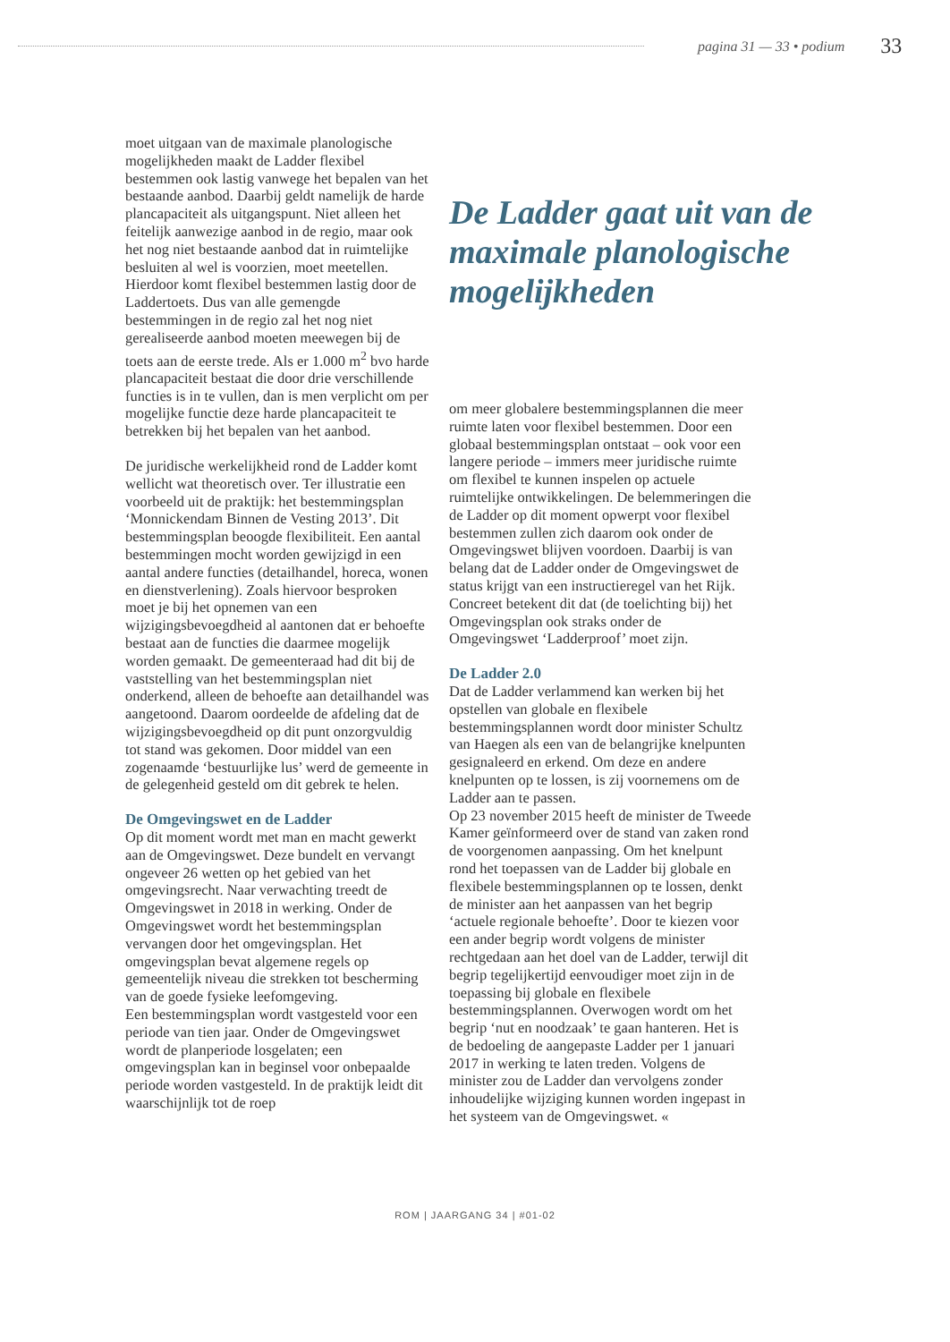pagina 31 — 33 • podium 33
moet uitgaan van de maximale planologische mogelijkheden maakt de Ladder flexibel bestemmen ook lastig vanwege het bepalen van het bestaande aanbod. Daarbij geldt namelijk de harde plancapaciteit als uitgangspunt. Niet alleen het feitelijk aanwezige aanbod in de regio, maar ook het nog niet bestaande aanbod dat in ruimtelijke besluiten al wel is voorzien, moet meetellen. Hierdoor komt flexibel bestemmen lastig door de Laddertoets. Dus van alle gemengde bestemmingen in de regio zal het nog niet gerealiseerde aanbod moeten meewegen bij de toets aan de eerste trede. Als er 1.000 m<sup>2</sup> bvo harde plancapaciteit bestaat die door drie verschillende functies is in te vullen, dan is men verplicht om per mogelijke functie deze harde plancapaciteit te betrekken bij het bepalen van het aanbod.
De juridische werkelijkheid rond de Ladder komt wellicht wat theoretisch over. Ter illustratie een voorbeeld uit de praktijk: het bestemmingsplan ‘Monnickendam Binnen de Vesting 2013’. Dit bestemmingsplan beoogde flexibiliteit. Een aantal bestemmingen mocht worden gewijzigd in een aantal andere functies (detailhandel, horeca, wonen en dienstverlening). Zoals hiervoor besproken moet je bij het opnemen van een wijzigingsbevoegdheid al aantonen dat er behoefte bestaat aan de functies die daarmee mogelijk worden gemaakt. De gemeenteraad had dit bij de vaststelling van het bestemmingsplan niet onderkend, alleen de behoefte aan detailhandel was aangetoond. Daarom oordeelde de afdeling dat de wijzigingsbevoegdheid op dit punt onzorgvuldig tot stand was gekomen. Door middel van een zogenaamde ‘bestuurlijke lus’ werd de gemeente in de gelegenheid gesteld om dit gebrek te helen.
De Omgevingswet en de Ladder
Op dit moment wordt met man en macht gewerkt aan de Omgevingswet. Deze bundelt en vervangt ongeveer 26 wetten op het gebied van het omgevingsrecht. Naar verwachting treedt de Omgevingswet in 2018 in werking. Onder de Omgevingswet wordt het bestemmingsplan vervangen door het omgevingsplan. Het omgevingsplan bevat algemene regels op gemeentelijk niveau die strekken tot bescherming van de goede fysieke leefomgeving.
Een bestemmingsplan wordt vastgesteld voor een periode van tien jaar. Onder de Omgevingswet wordt de planperiode losgelaten; een omgevingsplan kan in beginsel voor onbepaalde periode worden vastgesteld. In de praktijk leidt dit waarschijnlijk tot de roep
De Ladder gaat uit van de maximale planologische mogelijkheden
om meer globalere bestemmingsplannen die meer ruimte laten voor flexibel bestemmen. Door een globaal bestemmingsplan ontstaat – ook voor een langere periode – immers meer juridische ruimte om flexibel te kunnen inspelen op actuele ruimtelijke ontwikkelingen. De belemmeringen die de Ladder op dit moment opwerpt voor flexibel bestemmen zullen zich daarom ook onder de Omgevingswet blijven voordoen. Daarbij is van belang dat de Ladder onder de Omgevingswet de status krijgt van een instructieregel van het Rijk. Concreet betekent dit dat (de toelichting bij) het Omgevingsplan ook straks onder de Omgevingswet ‘Ladderproof’ moet zijn.
De Ladder 2.0
Dat de Ladder verlammend kan werken bij het opstellen van globale en flexibele bestemmingsplannen wordt door minister Schultz van Haegen als een van de belangrijke knelpunten gesignaleerd en erkend. Om deze en andere knelpunten op te lossen, is zij voornemens om de Ladder aan te passen.
Op 23 november 2015 heeft de minister de Tweede Kamer geïnformeerd over de stand van zaken rond de voorgenomen aanpassing. Om het knelpunt rond het toepassen van de Ladder bij globale en flexibele bestemmingsplannen op te lossen, denkt de minister aan het aanpassen van het begrip ‘actuele regionale behoefte’. Door te kiezen voor een ander begrip wordt volgens de minister rechtgedaan aan het doel van de Ladder, terwijl dit begrip tegelijkertijd eenvoudiger moet zijn in de toepassing bij globale en flexibele bestemmingsplannen. Overwogen wordt om het begrip ‘nut en noodzaak’ te gaan hanteren. Het is de bedoeling de aangepaste Ladder per 1 januari 2017 in werking te laten treden. Volgens de minister zou de Ladder dan vervolgens zonder inhoudelijke wijziging kunnen worden ingepast in het systeem van de Omgevingswet. «
ROM | JAARGANG 34 | #01-02